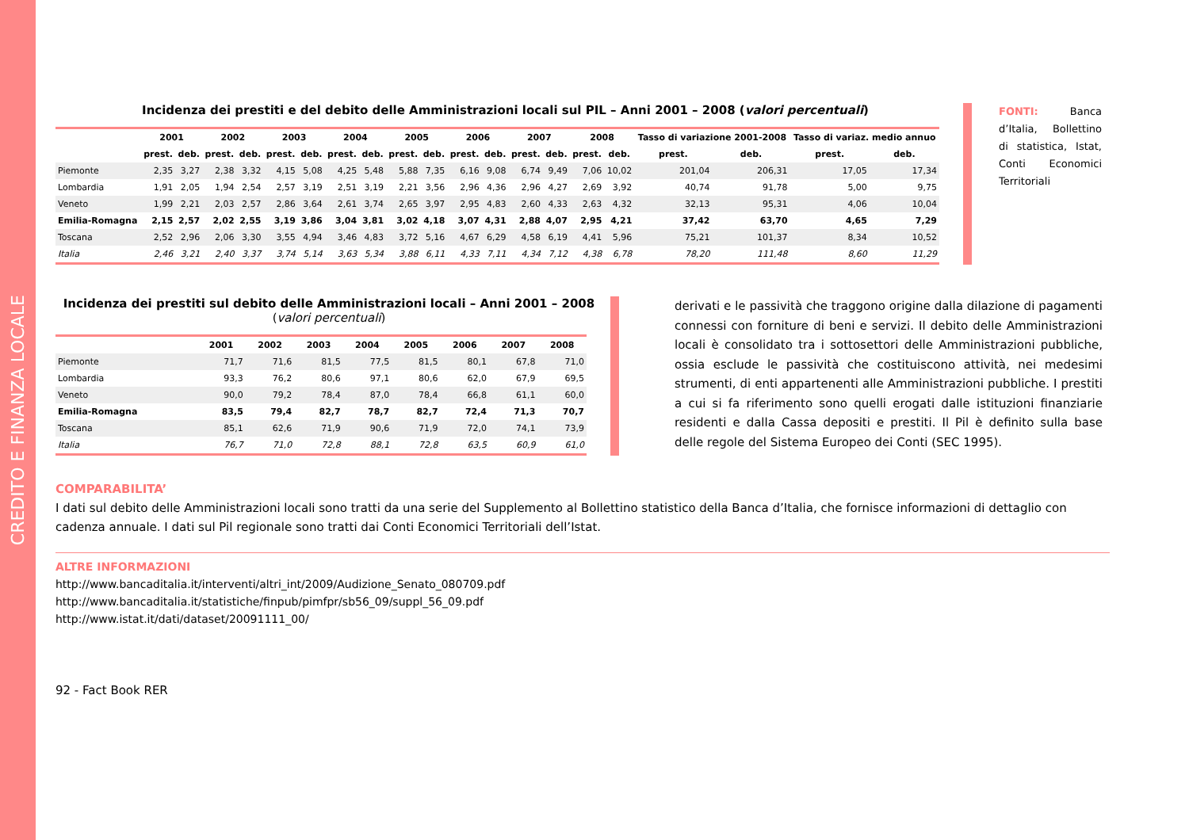CREDITO E FINANZA LOCALE
FONTI: Banca d’Italia, Bollettino di statistica, Istat, Conti Economici Territoriali
Incidenza dei prestiti e del debito delle Amministrazioni locali sul PIL – Anni 2001 – 2008 (valori percentuali)
| | 2001 | | 2002 | | 2003 | | 2004 | | 2005 | | 2006 | | 2007 | | 2008 | | Tasso di variazione 2001-2008 | | Tasso di variaz. medio annuo | |
| --- | --- | --- | --- | --- | --- | --- | --- | --- | --- | --- | --- | --- | --- | --- | --- | --- | --- | --- | --- | --- |
| | prest. | deb. | prest. | deb. | prest. | deb. | prest. | deb. | prest. | deb. | prest. | deb. | prest. | deb. | prest. | deb. | prest. | deb. | prest. | deb. |
| Piemonte | 2,35 | 3,27 | 2,38 | 3,32 | 4,15 | 5,08 | 4,25 | 5,48 | 5,88 | 7,35 | 6,16 | 9,08 | 6,74 | 9,49 | 7,06 | 10,02 | 201,04 | 206,31 | 17,05 | 17,34 |
| Lombardia | 1,91 | 2,05 | 1,94 | 2,54 | 2,57 | 3,19 | 2,51 | 3,19 | 2,21 | 3,56 | 2,96 | 4,36 | 2,96 | 4,27 | 2,69 | 3,92 | 40,74 | 91,78 | 5,00 | 9,75 |
| Veneto | 1,99 | 2,21 | 2,03 | 2,57 | 2,86 | 3,64 | 2,61 | 3,74 | 2,65 | 3,97 | 2,95 | 4,83 | 2,60 | 4,33 | 2,63 | 4,32 | 32,13 | 95,31 | 4,06 | 10,04 |
| Emilia-Romagna | 2,15 | 2,57 | 2,02 | 2,55 | 3,19 | 3,86 | 3,04 | 3,81 | 3,02 | 4,18 | 3,07 | 4,31 | 2,88 | 4,07 | 2,95 | 4,21 | 37,42 | 63,70 | 4,65 | 7,29 |
| Toscana | 2,52 | 2,96 | 2,06 | 3,30 | 3,55 | 4,94 | 3,46 | 4,83 | 3,72 | 5,16 | 4,67 | 6,29 | 4,58 | 6,19 | 4,41 | 5,96 | 75,21 | 101,37 | 8,34 | 10,52 |
| Italia | 2,46 | 3,21 | 2,40 | 3,37 | 3,74 | 5,14 | 3,63 | 5,34 | 3,88 | 6,11 | 4,33 | 7,11 | 4,34 | 7,12 | 4,38 | 6,78 | 78,20 | 111,48 | 8,60 | 11,29 |
Incidenza dei prestiti sul debito delle Amministrazioni locali – Anni 2001 – 2008
(valori percentuali)
| | 2001 | 2002 | 2003 | 2004 | 2005 | 2006 | 2007 | 2008 |
| --- | --- | --- | --- | --- | --- | --- | --- | --- |
| Piemonte | 71,7 | 71,6 | 81,5 | 77,5 | 81,5 | 80,1 | 67,8 | 71,0 |
| Lombardia | 93,3 | 76,2 | 80,6 | 97,1 | 80,6 | 62,0 | 67,9 | 69,5 |
| Veneto | 90,0 | 79,2 | 78,4 | 87,0 | 78,4 | 66,8 | 61,1 | 60,0 |
| Emilia-Romagna | 83,5 | 79,4 | 82,7 | 78,7 | 82,7 | 72,4 | 71,3 | 70,7 |
| Toscana | 85,1 | 62,6 | 71,9 | 90,6 | 71,9 | 72,0 | 74,1 | 73,9 |
| Italia | 76,7 | 71,0 | 72,8 | 88,1 | 72,8 | 63,5 | 60,9 | 61,0 |
derivati e le passività che traggono origine dalla dilazione di pagamenti connessi con forniture di beni e servizi. Il debito delle Amministrazioni locali è consolidato tra i sottosettori delle Amministrazioni pubbliche, ossia esclude le passività che costituiscono attività, nei medesimi strumenti, di enti appartenenti alle Amministrazioni pubbliche. I prestiti a cui si fa riferimento sono quelli erogati dalle istituzioni finanziarie residenti e dalla Cassa depositi e prestiti. Il Pil è definito sulla base delle regole del Sistema Europeo dei Conti (SEC 1995).
COMPARABILITA’
I dati sul debito delle Amministrazioni locali sono tratti da una serie del Supplemento al Bollettino statistico della Banca d’Italia, che fornisce informazioni di dettaglio con cadenza annuale. I dati sul Pil regionale sono tratti dai Conti Economici Territoriali dell’Istat.
ALTRE INFORMAZIONI
http://www.bancaditalia.it/interventi/altri_int/2009/Audizione_Senato_080709.pdf
http://www.bancaditalia.it/statistiche/finpub/pimfpr/sb56_09/suppl_56_09.pdf
http://www.istat.it/dati/dataset/20091111_00/
92 - Fact Book RER